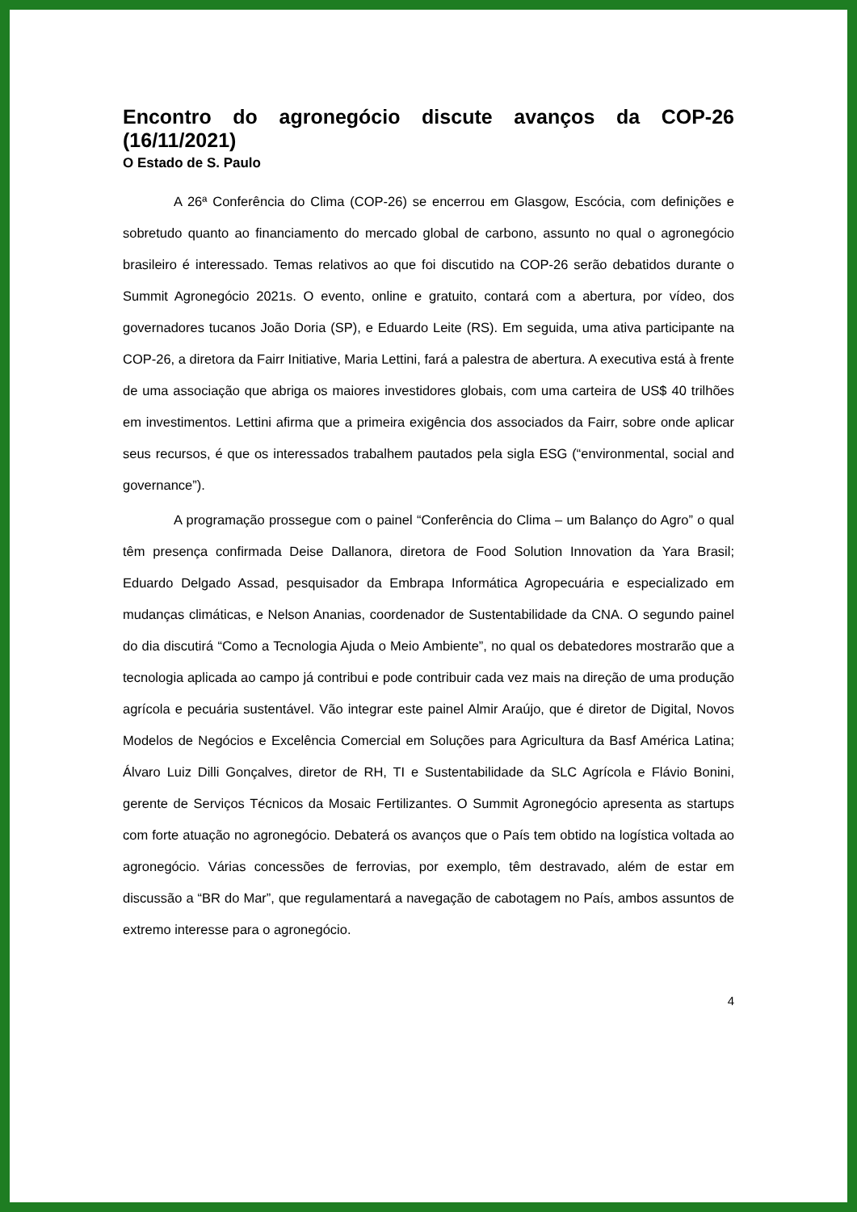Encontro do agronegócio discute avanços da COP-26 (16/11/2021)
O Estado de S. Paulo
A 26ª Conferência do Clima (COP-26) se encerrou em Glasgow, Escócia, com definições e sobretudo quanto ao financiamento do mercado global de carbono, assunto no qual o agronegócio brasileiro é interessado. Temas relativos ao que foi discutido na COP-26 serão debatidos durante o Summit Agronegócio 2021s. O evento, online e gratuito, contará com a abertura, por vídeo, dos governadores tucanos João Doria (SP), e Eduardo Leite (RS). Em seguida, uma ativa participante na COP-26, a diretora da Fairr Initiative, Maria Lettini, fará a palestra de abertura. A executiva está à frente de uma associação que abriga os maiores investidores globais, com uma carteira de US$ 40 trilhões em investimentos. Lettini afirma que a primeira exigência dos associados da Fairr, sobre onde aplicar seus recursos, é que os interessados trabalhem pautados pela sigla ESG (“environmental, social and governance”).
A programação prossegue com o painel “Conferência do Clima – um Balanço do Agro” o qual têm presença confirmada Deise Dallanora, diretora de Food Solution Innovation da Yara Brasil; Eduardo Delgado Assad, pesquisador da Embrapa Informática Agropecuária e especializado em mudanças climáticas, e Nelson Ananias, coordenador de Sustentabilidade da CNA. O segundo painel do dia discutirá “Como a Tecnologia Ajuda o Meio Ambiente”, no qual os debatedores mostrarão que a tecnologia aplicada ao campo já contribui e pode contribuir cada vez mais na direção de uma produção agrícola e pecuária sustentável. Vão integrar este painel Almir Araújo, que é diretor de Digital, Novos Modelos de Negócios e Excelência Comercial em Soluções para Agricultura da Basf América Latina; Álvaro Luiz Dilli Gonçalves, diretor de RH, TI e Sustentabilidade da SLC Agrícola e Flávio Bonini, gerente de Serviços Técnicos da Mosaic Fertilizantes. O Summit Agronegócio apresenta as startups com forte atuação no agronegócio. Debaterá os avanços que o País tem obtido na logística voltada ao agronegócio. Várias concessões de ferrovias, por exemplo, têm destravado, além de estar em discussão a “BR do Mar”, que regulamentará a navegação de cabotagem no País, ambos assuntos de extremo interesse para o agronegócio.
4